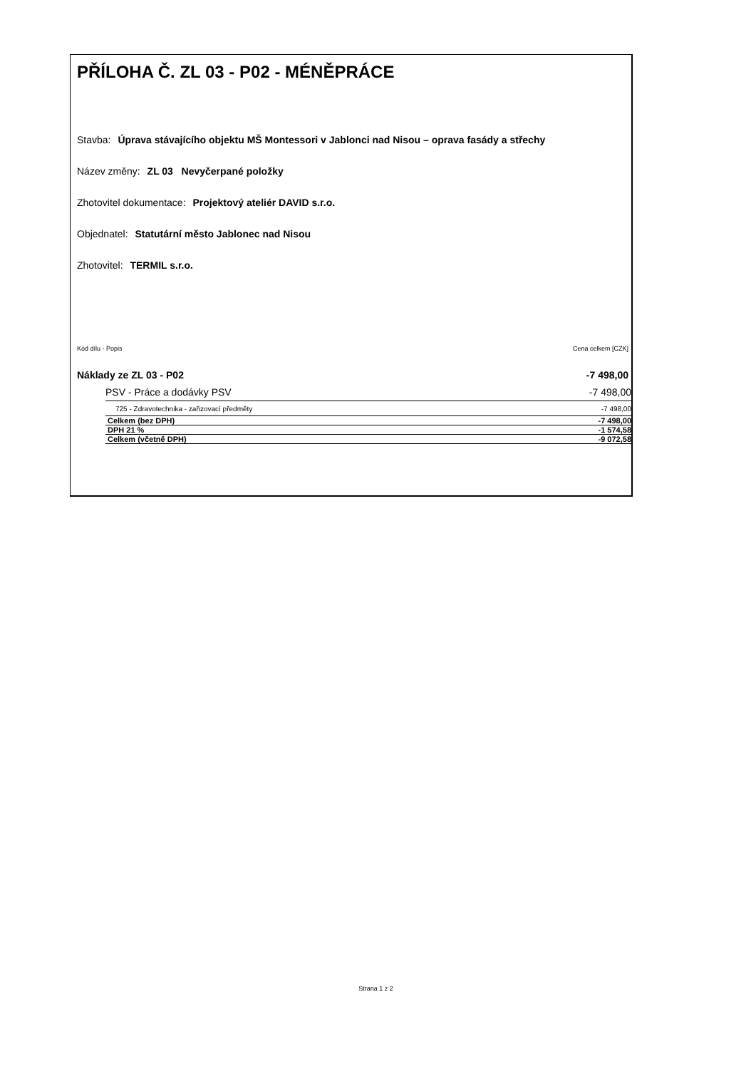PŘÍLOHA Č. ZL 03 - P02 - MÉNĚPRÁCE
Stavba: Úprava stávajícího objektu MŠ Montessori v Jablonci nad Nisou – oprava fasády a střechy
Název změny: ZL 03 Nevyčerpané položky
Zhotovitel dokumentace: Projektový ateliér DAVID s.r.o.
Objednatel: Statutární město Jablonec nad Nisou
Zhotovitel: TERMIL s.r.o.
Kód dílu - Popis Cena celkem [CZK]
| Náklady ze ZL 03 - P02 | -7 498,00 |
| PSV - Práce a dodávky PSV | -7 498,00 |
| 725 - Zdravotechnika - zařizovací předměty | -7 498,00 |
| Celkem (bez DPH) | -7 498,00 |
| DPH 21 % | -1 574,58 |
| Celkem (včetně DPH) | -9 072,58 |
Strana 1 z 2